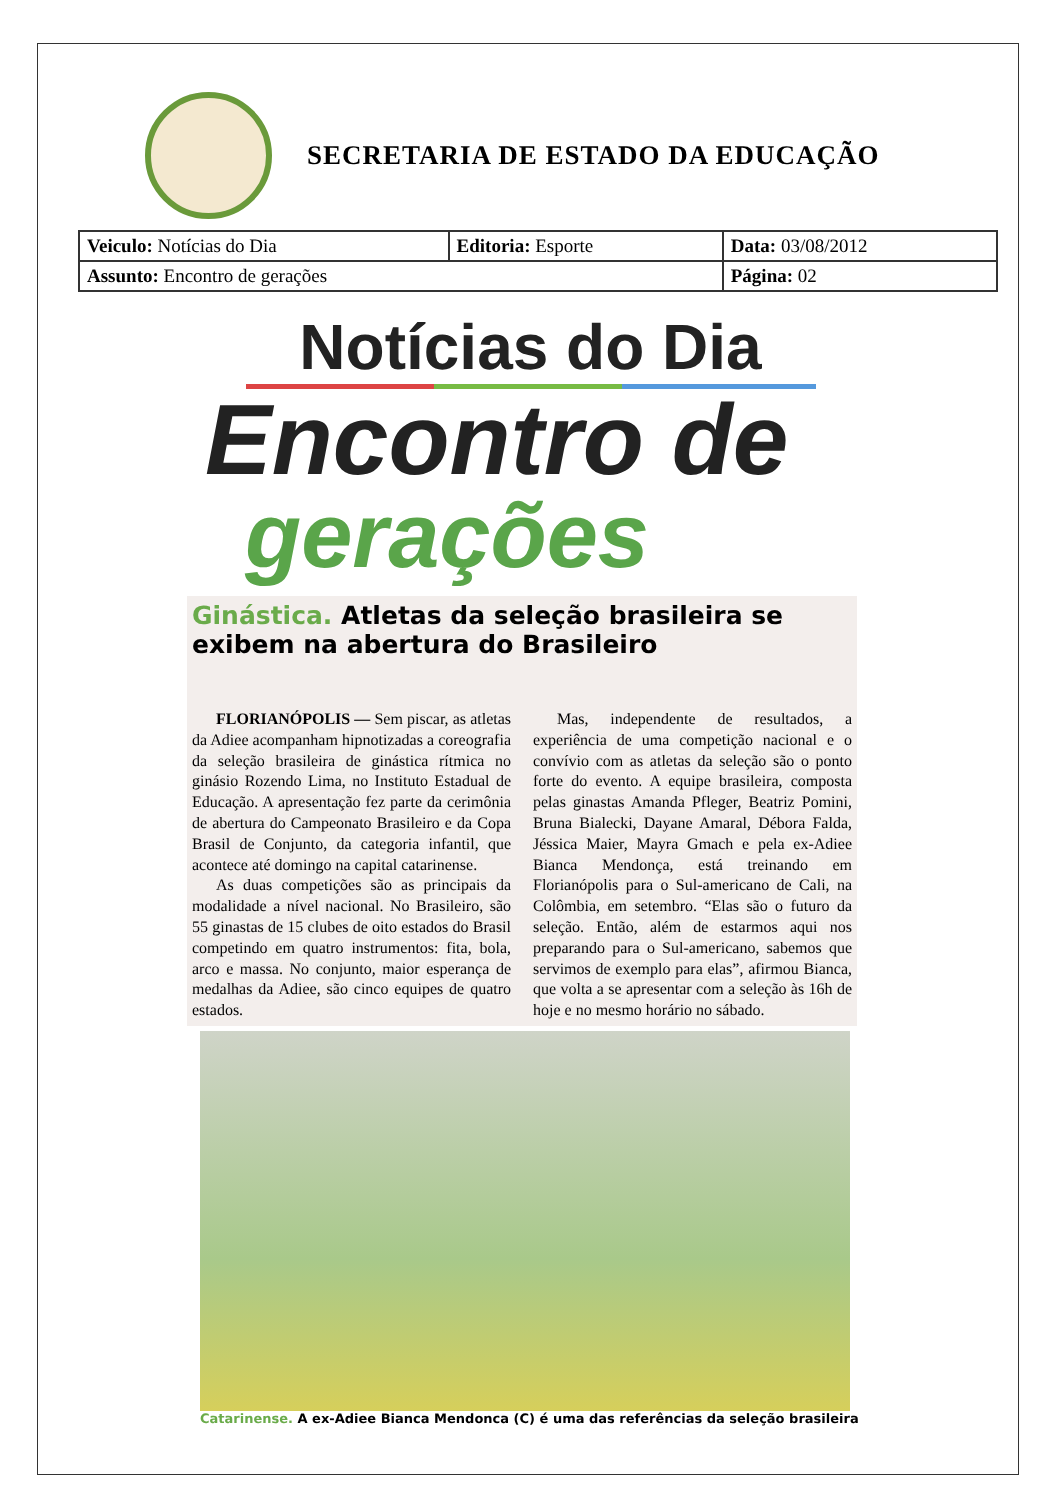SECRETARIA DE ESTADO DA EDUCAÇÃO
| Veiculo: Notícias do Dia | Editoria: Esporte | Data: 03/08/2012 |
| Assunto: Encontro de gerações | | Página: 02 |
Notícias do Dia
Encontro de
gerações
Ginástica. Atletas da seleção brasileira se exibem na abertura do Brasileiro
FLORIANÓPOLIS — Sem piscar, as atletas da Adiee acompanham hipnotizadas a coreografia da seleção brasileira de ginástica rítmica no ginásio Rozendo Lima, no Instituto Estadual de Educação. A apresentação fez parte da cerimônia de abertura do Campeonato Brasileiro e da Copa Brasil de Conjunto, da categoria infantil, que acontece até domingo na capital catarinense.
As duas competições são as principais da modalidade a nível nacional. No Brasileiro, são 55 ginastas de 15 clubes de oito estados do Brasil competindo em quatro instrumentos: fita, bola, arco e massa. No conjunto, maior esperança de medalhas da Adiee, são cinco equipes de quatro estados.
Mas, independente de resultados, a experiência de uma competição nacional e o convívio com as atletas da seleção são o ponto forte do evento. A equipe brasileira, composta pelas ginastas Amanda Pfleger, Beatriz Pomini, Bruna Bialecki, Dayane Amaral, Débora Falda, Jéssica Maier, Mayra Gmach e pela ex-Adiee Bianca Mendonça, está treinando em Florianópolis para o Sul-americano de Cali, na Colômbia, em setembro. “Elas são o futuro da seleção. Então, além de estarmos aqui nos preparando para o Sul-americano, sabemos que servimos de exemplo para elas”, afirmou Bianca, que volta a se apresentar com a seleção às 16h de hoje e no mesmo horário no sábado.
Catarinense. A ex-Adiee Bianca Mendonca (C) é uma das referências da seleção brasileira